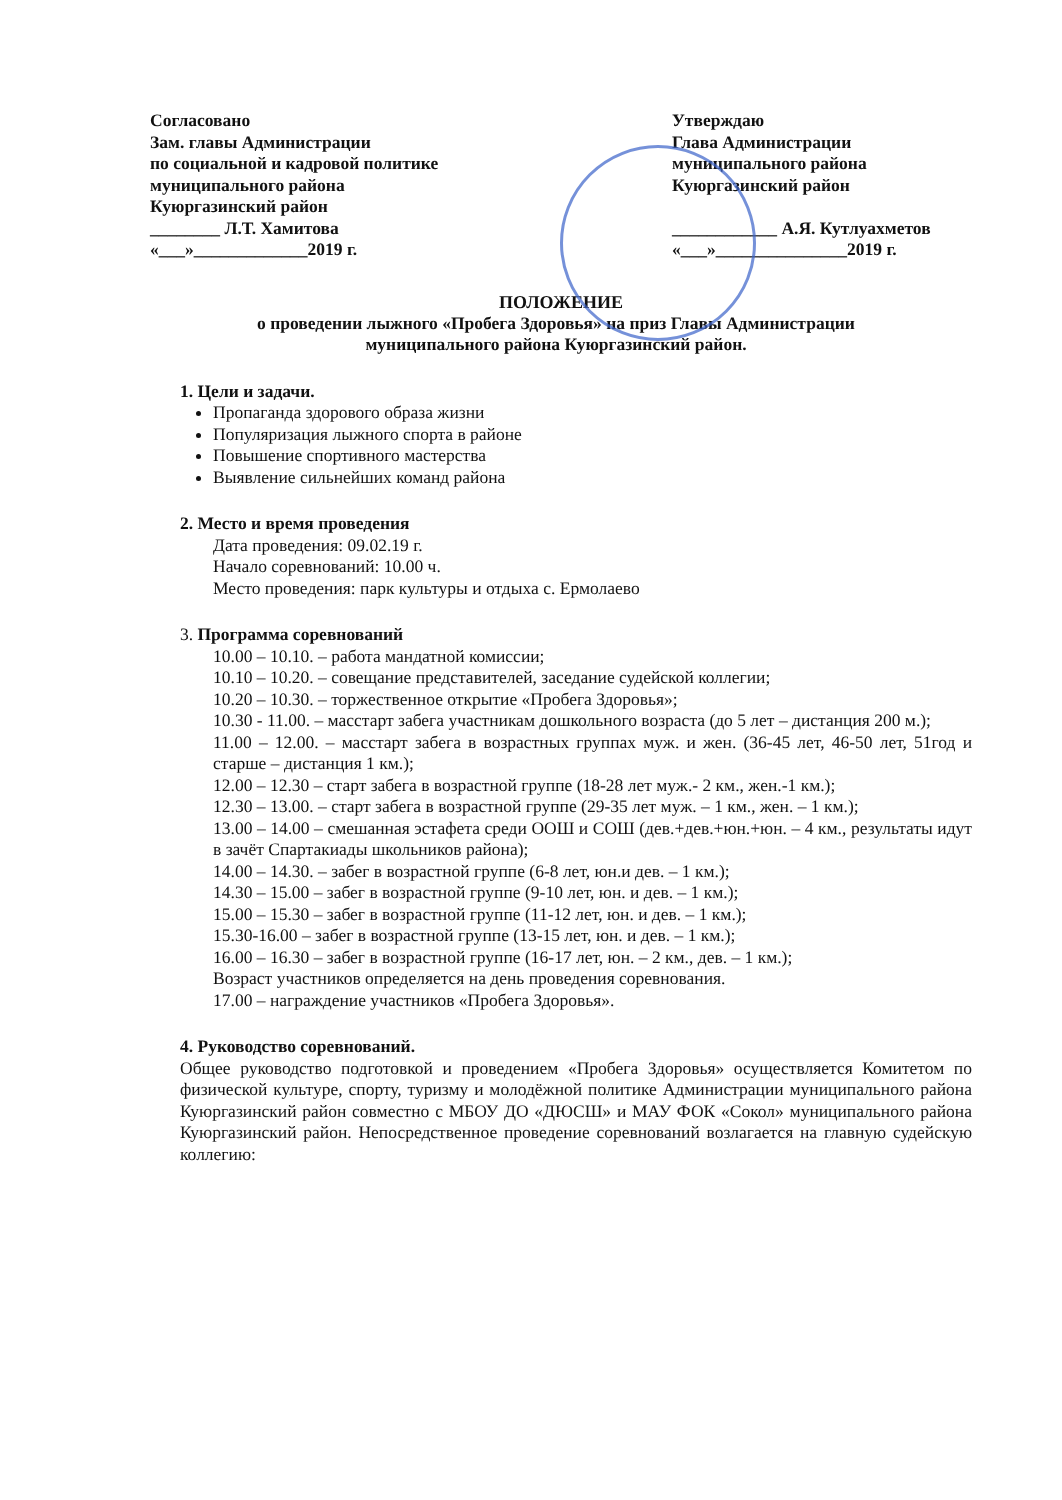Согласовано
Зам. главы Администрации
по социальной и кадровой политике
муниципального района
Куюргазинский район
________ Л.Т. Хамитова
«___»_____________2019 г.
Утверждаю
Глава Администрации
муниципального района
Куюргазинский район
____________ А.Я. Кутлуахметов
«___»_______________2019 г.
ПОЛОЖЕНИЕ
о проведении лыжного «Пробега Здоровья» на приз Главы Администрации
муниципального района Куюргазинский район.
1. Цели и задачи.
Пропаганда здорового образа жизни
Популяризация лыжного спорта в районе
Повышение спортивного мастерства
Выявление сильнейших команд района
2. Место и время проведения
Дата проведения: 09.02.19 г.
Начало соревнований: 10.00 ч.
Место проведения: парк культуры и отдыха с. Ермолаево
3. Программа соревнований
10.00 – 10.10. – работа мандатной комиссии;
10.10 – 10.20. – совещание представителей, заседание судейской коллегии;
10.20 – 10.30. – торжественное открытие «Пробега Здоровья»;
10.30 - 11.00. – масстарт забега участникам дошкольного возраста (до 5 лет – дистанция 200 м.);
11.00 – 12.00. – масстарт забега в возрастных группах муж. и жен. (36-45 лет, 46-50 лет, 51год и старше – дистанция 1 км.);
12.00 – 12.30 – старт забега в возрастной группе (18-28 лет муж.- 2 км., жен.-1 км.);
12.30 – 13.00. – старт забега в возрастной группе (29-35 лет муж. – 1 км., жен. – 1 км.);
13.00 – 14.00 – смешанная эстафета среди ООШ и СОШ (дев.+дев.+юн.+юн. – 4 км., результаты идут в зачёт Спартакиады школьников района);
14.00 – 14.30. – забег в возрастной группе (6-8 лет, юн.и дев. – 1 км.);
14.30 – 15.00 – забег в возрастной группе (9-10 лет, юн. и дев. – 1 км.);
15.00 – 15.30 – забег в возрастной группе (11-12 лет, юн. и дев. – 1 км.);
15.30-16.00 – забег в возрастной группе (13-15 лет, юн. и дев. – 1 км.);
16.00 – 16.30 – забег в возрастной группе (16-17 лет, юн. – 2 км., дев. – 1 км.);
Возраст участников определяется на день проведения соревнования.
17.00 – награждение участников «Пробега Здоровья».
4. Руководство соревнований.
Общее руководство подготовкой и проведением «Пробега Здоровья» осуществляется Комитетом по физической культуре, спорту, туризму и молодёжной политике Администрации муниципального района Куюргазинский район совместно с МБОУ ДО «ДЮСШ» и МАУ ФОК «Сокол» муниципального района Куюргазинский район. Непосредственное проведение соревнований возлагается на главную судейскую коллегию: